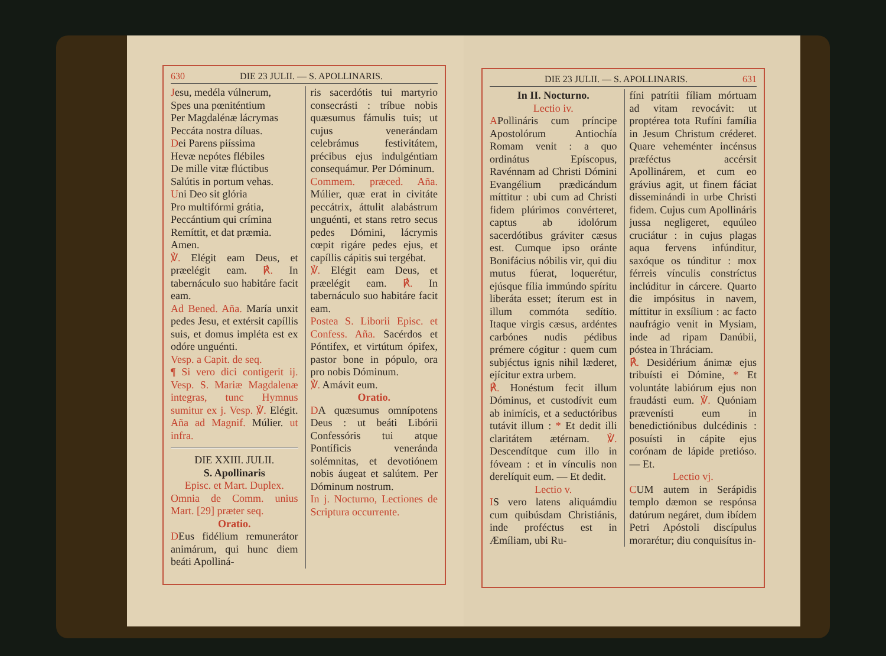630 DIE 23 JULII. — S. APOLLINARIS.
Jesu, medéla vúlnerum,
Spes una pœniténtium
Per Magdalénæ lácrymas
Peccáta nostra díluas.
Dei Parens piíssima
Hevæ nepótes flébiles
De mille vitæ flúctibus
Salútis in portum vehas.
Uni Deo sit glória
Pro multifórmi grátia,
Peccántium qui crímina
Remíttit, et dat præmia.
Amen.
℣. Elégit eam Deus, et præelégit eam. ℟. In tabernáculo suo habitáre facit eam.
Ad Bened. Aña. María unxit pedes Jesu, et extérsit capíllis suis, et domus impléta est ex odóre unguénti.
Vesp. a Capit. de seq.
¶ Si vero dici contigerit ij. Vesp. S. Mariæ Magdalenæ integras, tunc Hymnus sumitur ex j. Vesp. ℣. Elégit. Aña ad Magnif. Múlier. ut infra.
DIE XXIII. JULII.
S. Apollinaris
Episc. et Mart. Duplex.
Omnia de Comm. unius Mart. [29] præter seq.
Oratio.
DEus fidélium remunerátor animárum, qui hunc diem beáti Apolliná-
ris sacerdótis tui martyrio consecrásti : tríbue nobis quæsumus fámulis tuis; ut cujus venerándam celebrámus festivitátem, précibus ejus indulgéntiam consequámur. Per Dóminum.
Commem. præced. Aña. Múlier, quæ erat in civitáte peccátrix, áttulit alabástrum unguénti, et stans retro secus pedes Dómini, lácrymis cœpit rigáre pedes ejus, et capíllis cápitis sui tergébat.
℣. Elégit eam Deus, et præelégit eam. ℟. In tabernáculo suo habitáre facit eam.
Postea S. Liborii Episc. et Confess. Aña. Sacérdos et Póntifex, et virtútum ópifex, pastor bone in pópulo, ora pro nobis Dóminum.
℣. Amávit eum.
Oratio.
DA quæsumus omnípotens Deus : ut beáti Libórii Confessóris tui atque Pontíficis veneránda solémnitas, et devotiónem nobis áugeat et salútem. Per Dóminum nostrum.
In j. Nocturno, Lectiones de Scriptura occurrente.
DIE 23 JULII. — S. APOLLINARIS. 631
In II. Nocturno.
Lectio iv.
APollináris cum príncipe Apostolórum Antiochía Romam venit : a quo ordinátus Epíscopus, Ravénnam ad Christi Dómini Evangélium prædicándum míttitur : ubi cum ad Christi fidem plúrimos convérteret, captus ab idolórum sacerdótibus gráviter cæsus est. Cumque ipso oránte Bonifácius nóbilis vir, qui diu mutus fúerat, loquerétur, ejúsque fília immúndo spíritu liberáta esset; íterum est in illum commóta sedítio. Itaque virgis cæsus, ardéntes carbónes nudis pédibus prémere cógitur : quem cum subjéctus ignis nihil læderet, ejícitur extra urbem.
℟. Honéstum fecit illum Dóminus, et custodívit eum ab inimícis, et a seductóribus tutávit illum : * Et dedit illi claritátem ætérnam. ℣. Descendítque cum illo in fóveam : et in vínculis non derelíquit eum. — Et dedit.
Lectio v.
IS vero latens aliquámdiu cum quibúsdam Christiánis, inde proféctus est in Æmíliam, ubi Ru-
fíni patrítii fíliam mórtuam ad vitam revocávit: ut proptérea tota Rufíni família in Jesum Christum créderet. Quare veheménter incénsus præféctus accérsit Apollinárem, et cum eo grávius agit, ut finem fáciat disseminándi in urbe Christi fidem. Cujus cum Apollináris jussa negligeret, equúleo cruciátur : in cujus plagas aqua fervens infúnditur, saxóque os túnditur : mox férreis vínculis constríctus inclúditur in cárcere. Quarto die impósitus in navem, míttitur in exsílium : ac facto naufrágio venit in Mysiam, inde ad ripam Danúbii, póstea in Thráciam.
℟. Desidérium ánimæ ejus tribuísti ei Dómine, * Et voluntáte labiórum ejus non fraudásti eum. ℣. Quóniam prævenísti eum in benedictiónibus dulcédinis : posuísti in cápite ejus corónam de lápide pretióso. — Et.
Lectio vj.
CUM autem in Serápidis templo dæmon se respónsa datúrum negáret, dum ibídem Petri Apóstoli discípulus morarétur; diu conquisítus in-